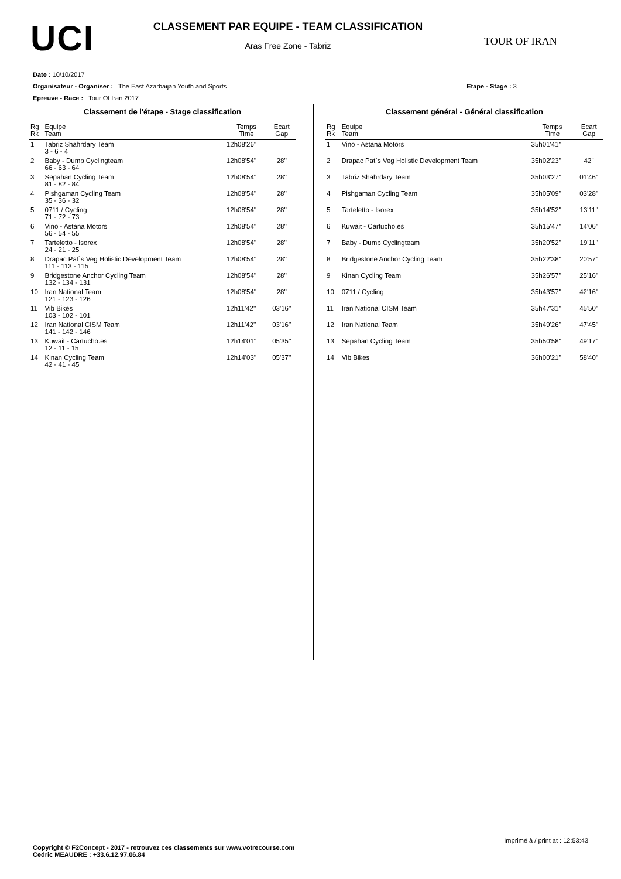UCI
CLASSEMENT PAR EQUIPE - TEAM CLASSIFICATION
Aras Free Zone - Tabriz
TOUR OF IRAN
Date : 10/10/2017
Organisateur - Organiser : The East Azarbaijan Youth and Sports Etape - Stage : 3
Epreuve - Race : Tour Of Iran 2017
Classement de l'étape - Stage classification
| Rg Rk | Equipe Team | Temps Time | Ecart Gap |
| --- | --- | --- | --- |
| 1 | Tabriz Shahrdary Team 3 - 6 - 4 | 12h08'26'' | |
| 2 | Baby - Dump Cyclingteam 66 - 63 - 64 | 12h08'54'' | 28'' |
| 3 | Sepahan Cycling Team 81 - 82 - 84 | 12h08'54'' | 28'' |
| 4 | Pishgaman Cycling Team 35 - 36 - 32 | 12h08'54'' | 28'' |
| 5 | 0711 / Cycling 71 - 72 - 73 | 12h08'54'' | 28'' |
| 6 | Vino - Astana Motors 56 - 54 - 55 | 12h08'54'' | 28'' |
| 7 | Tarteletto - Isorex 24 - 21 - 25 | 12h08'54'' | 28'' |
| 8 | Drapac Pat`s Veg Holistic Development Team 111 - 113 - 115 | 12h08'54'' | 28'' |
| 9 | Bridgestone Anchor Cycling Team 132 - 134 - 131 | 12h08'54'' | 28'' |
| 10 | Iran National Team 121 - 123 - 126 | 12h08'54'' | 28'' |
| 11 | Vib Bikes 103 - 102 - 101 | 12h11'42'' | 03'16'' |
| 12 | Iran National CISM Team 141 - 142 - 146 | 12h11'42'' | 03'16'' |
| 13 | Kuwait - Cartucho.es 12 - 11 - 15 | 12h14'01'' | 05'35'' |
| 14 | Kinan Cycling Team 42 - 41 - 45 | 12h14'03'' | 05'37'' |
Classement général - Général classification
| Rg Rk | Equipe Team | Temps Time | Ecart Gap |
| --- | --- | --- | --- |
| 1 | Vino - Astana Motors | 35h01'41'' | |
| 2 | Drapac Pat`s Veg Holistic Development Team | 35h02'23'' | 42'' |
| 3 | Tabriz Shahrdary Team | 35h03'27'' | 01'46'' |
| 4 | Pishgaman Cycling Team | 35h05'09'' | 03'28'' |
| 5 | Tarteletto - Isorex | 35h14'52'' | 13'11'' |
| 6 | Kuwait - Cartucho.es | 35h15'47'' | 14'06'' |
| 7 | Baby - Dump Cyclingteam | 35h20'52'' | 19'11'' |
| 8 | Bridgestone Anchor Cycling Team | 35h22'38'' | 20'57'' |
| 9 | Kinan Cycling Team | 35h26'57'' | 25'16'' |
| 10 | 0711 / Cycling | 35h43'57'' | 42'16'' |
| 11 | Iran National CISM Team | 35h47'31'' | 45'50'' |
| 12 | Iran National Team | 35h49'26'' | 47'45'' |
| 13 | Sepahan Cycling Team | 35h50'58'' | 49'17'' |
| 14 | Vib Bikes | 36h00'21'' | 58'40'' |
Imprimé à / print at : 12:53:43
Copyright © F2Concept - 2017 - retrouvez ces classements sur www.votrecourse.com
Cedric MEAUDRE : +33.6.12.97.06.84